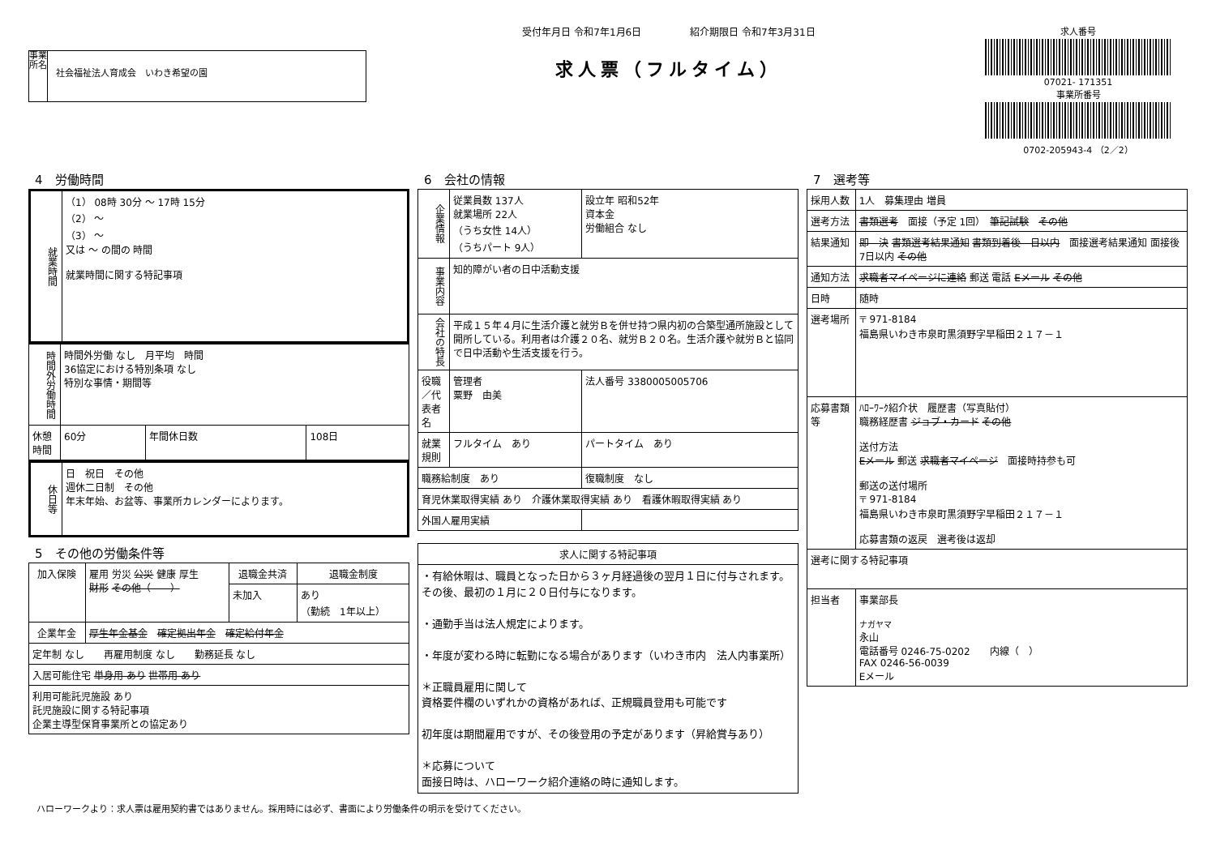事業所名
社会福祉法人育成会　いわき希望の園
受付年月日 令和7年1月6日　　　　　紹介期限日 令和7年3月31日
求人票（フルタイム）
求人番号
07021- 171351
事業所番号
0702-205943-4 （2／2）
4　労働時間
| 就業時間 | （1） 08時 30分 ～ 17時 15分 （2） ～ （3） ～ 又は ～ の間の 時間 就業時間に関する特記事項 |
| 時間外労働時間 | 時間外労働 なし 月平均 時間 36協定における特別条項 なし 特別な事情・期間等 | | |
| 休憩時間 | 60分 | 年間休日数 | 108日 |
| 休日等 | 日 祝日 その他 週休二日制 その他 年末年始、お盆等、事業所カレンダーによります。 |
5　その他の労働条件等
| 加入保険 | 雇用 労災 公災 健康 厚生 財形 その他（ ） | 退職金共済 | 退職金制度 |
| | | 未加入 | あり （勤続 1年以上） |
| 企業年金 | 厚生年金基金 確定拠出年金 確定給付年金 | | |
| 定年制 なし 再雇用制度 なし 勤務延長 なし | | | |
| 入居可能住宅 単身用 あり 世帯用 あり | | | |
| 利用可能託児施設 あり 託児施設に関する特記事項 企業主導型保育事業所との協定あり | | | |
6　会社の情報
| 企業情報 | 従業員数 137人 就業場所 22人 （うち女性 14人） （うちパート 9人） | 設立年 昭和52年 資本金 労働組合 なし | |
| 事業内容 | 知的障がい者の日中活動支援 | | |
| 会社の特長 | 平成１５年４月に生活介護と就労Ｂを併せ持つ県内初の合築型通所施設として開所している。利用者は介護２０名、就労Ｂ２０名。生活介護や就労Ｂと協同で日中活動や生活支援を行う。 | | |
| 役職／代表者名 | 管理者 粟野 由美 | | 法人番号 3380005005706 |
| 就業規則 | フルタイム あり | | パートタイム あり |
| 職務給制度 あり | | | 復職制度 なし |
| 育児休業取得実績 あり 介護休業取得実績 あり 看護休暇取得実績 あり | | | |
| 外国人雇用実績 | | | |
| 求人に関する特記事項 |
| --- |
| ・有給休暇は、職員となった日から３ヶ月経過後の翌月１日に付与されます。その後、最初の１月に２０日付与になります。 ・通勤手当は法人規定によります。 ・年度が変わる時に転勤になる場合があります（いわき市内 法人内事業所） ＊正職員雇用に関して 資格要件欄のいずれかの資格があれば、正規職員登用も可能です 初年度は期間雇用ですが、その後登用の予定があります（昇給賞与あり） ＊応募について 面接日時は、ハローワーク紹介連絡の時に通知します。 |
7　選考等
| 採用人数 | 1人 募集理由 増員 |
| 選考方法 | 書類選考 面接（予定 1回） 筆記試験 その他 |
| 結果通知 | 即 決 書類選考結果通知 書類到着後 日以内 面接選考結果通知 面接後 7日以内 その他 |
| 通知方法 | 求職者マイページに連絡 郵送 電話 Eメール その他 |
| 日時 | 随時 |
| 選考場所 | 〒 971-8184 福島県いわき市泉町黒須野字早稲田２１７－１ |
| 応募書類等 | ﾊﾛｰﾜｰｸ紹介状 履歴書（写真貼付） 職務経歴書 ジョブ・カード その他 送付方法 Eメール 郵送 求職者マイページ 面接時持参も可 郵送の送付場所 〒 971-8184 福島県いわき市泉町黒須野字早稲田２１７－１ 応募書類の返戻 選考後は返却 |
| 選考に関する特記事項 | |
| 担当者 | 事業部長 ナガヤマ 永山 電話番号 0246-75-0202 内線（ ） FAX 0246-56-0039 Eメール |
ハローワークより：求人票は雇用契約書ではありません。採用時には必ず、書面により労働条件の明示を受けてください。